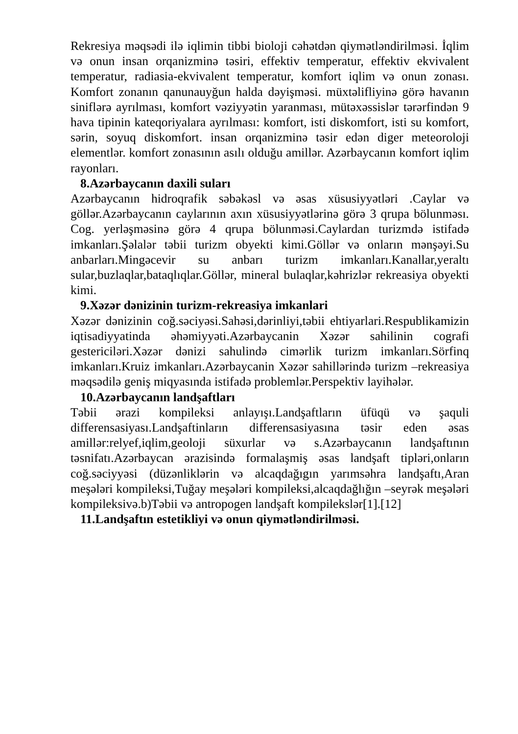Rekresiya məqsədi ilə iqlimin tibbi bioloji cəhətdən qiymətləndirilməsi. İqlim və onun insan orqanizminə təsiri, effektiv temperatur, effektiv ekvivalent temperatur, radiasia-ekvivalent temperatur, komfort iqlim və onun zonası. Komfort zonanın qanunauyğun halda dəyişməsi. müxtəlifliyinə görə havanın siniflərə ayrılması, komfort vəziyyətin yaranması, mütəxəssislər tərərfindən 9 hava tipinin kateqoriyalara ayrılması: komfort, isti diskomfort, isti su komfort, sərin, soyuq diskomfort. insan orqanizminə təsir edən diger meteoroloji elementlər. komfort zonasının asılı olduğu amillər. Azərbaycanın komfort iqlim rayonları.
8.Azərbaycanın daxili suları
Azərbaycanın hidroqrafik səbəkəsl və əsas xüsusiyyətləri .Caylar və göllər.Azərbaycanın caylarının axın xüsusiyyətlərinə görə 3 qrupa bölunməsı. Cog. yerləşməsinə görə 4 qrupa bölunməsi.Caylardan turizmdə istifadə imkanları.Şəlalər təbii turizm obyekti kimi.Göllər və onların mənşəyi.Su anbarları.Mingəcevir su anbarı turizm imkanları.Kanallar,yeraltı sular,buzlaqlar,bataqlıqlar.Göllər, mineral bulaqlar,kəhrizlər rekreasiya obyekti kimi.
9.Xəzər dənizinin turizm-rekreasiya imkanlari
Xəzər dənizinin coğ.səciyəsi.Sahəsi,dərinliyi,təbii ehtiyarlari.Respublikamizin iqtisadiyyatinda əhəmiyyəti.Azərbaycanin Xəzər sahilinin cografi gestericiləri.Xəzər dənizi sahulində cimərlik turizm imkanları.Sörfinq imkanları.Kruiz imkanları.Azərbaycanin Xəzər sahillərində turizm –rekreasiya məqsədilə geniş miqyasında istifadə problemlər.Perspektiv layihələr.
10.Azərbaycanın landşaftları
Təbii ərazi kompileksi anlayışı.Landşaftların üfüqü və şaquli differensasiyası.Landşaftinların differensasiyasına təsir eden əsas amillər:relyef,iqlim,geoloji süxurlar və s.Azərbaycanın landşaftının təsnifatı.Azərbaycan ərazisində formalaşmiş əsas landşaft tipləri,onların coğ.səciyyəsi (düzənliklərin və alcaqdağıgın yarımsəhra landşaftı,Aran meşələri kompileksi,Tuğay meşələri kompileksi,alcaqdağlığın –seyrək meşələri kompileksivə.b)Təbii və antropogen landşaft kompilekslər[1].[12]
11.Landşaftın estetikliyi və onun qiymətləndirilməsi.